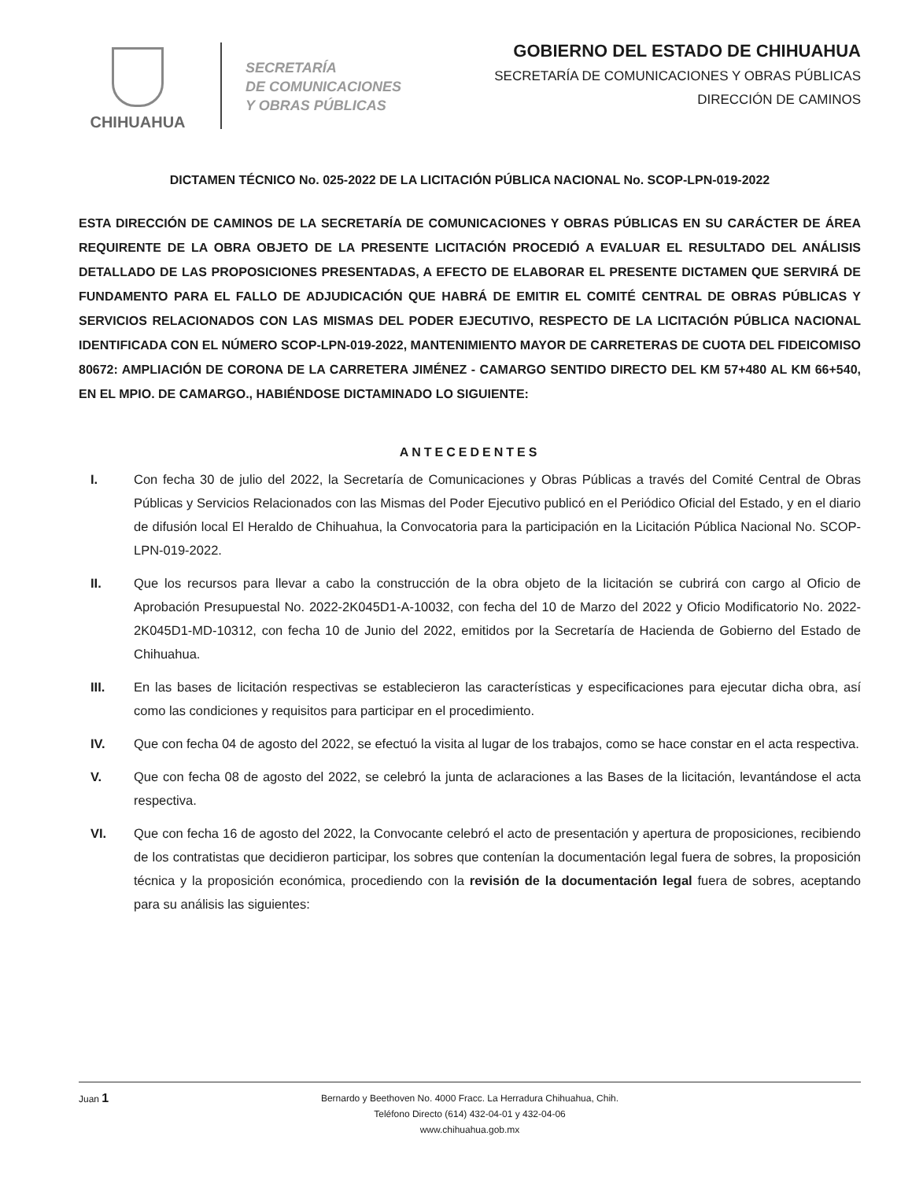CHIHUAHUA
SECRETARÍA
DE COMUNICACIONES
Y OBRAS PÚBLICAS
GOBIERNO DEL ESTADO DE CHIHUAHUA
SECRETARÍA DE COMUNICACIONES Y OBRAS PÚBLICAS
DIRECCIÓN DE CAMINOS
DICTAMEN TÉCNICO No. 025-2022 DE LA LICITACIÓN PÚBLICA NACIONAL No. SCOP-LPN-019-2022
ESTA DIRECCIÓN DE CAMINOS DE LA SECRETARÍA DE COMUNICACIONES Y OBRAS PÚBLICAS EN SU CARÁCTER DE ÁREA REQUIRENTE DE LA OBRA OBJETO DE LA PRESENTE LICITACIÓN PROCEDIÓ A EVALUAR EL RESULTADO DEL ANÁLISIS DETALLADO DE LAS PROPOSICIONES PRESENTADAS, A EFECTO DE ELABORAR EL PRESENTE DICTAMEN QUE SERVIRÁ DE FUNDAMENTO PARA EL FALLO DE ADJUDICACIÓN QUE HABRÁ DE EMITIR EL COMITÉ CENTRAL DE OBRAS PÚBLICAS Y SERVICIOS RELACIONADOS CON LAS MISMAS DEL PODER EJECUTIVO, RESPECTO DE LA LICITACIÓN PÚBLICA NACIONAL IDENTIFICADA CON EL NÚMERO SCOP-LPN-019-2022, MANTENIMIENTO MAYOR DE CARRETERAS DE CUOTA DEL FIDEICOMISO 80672: AMPLIACIÓN DE CORONA DE LA CARRETERA JIMÉNEZ - CAMARGO SENTIDO DIRECTO DEL KM 57+480 AL KM 66+540, EN EL MPIO. DE CAMARGO., HABIÉNDOSE DICTAMINADO LO SIGUIENTE:
ANTECEDENTES
I. Con fecha 30 de julio del 2022, la Secretaría de Comunicaciones y Obras Públicas a través del Comité Central de Obras Públicas y Servicios Relacionados con las Mismas del Poder Ejecutivo publicó en el Periódico Oficial del Estado, y en el diario de difusión local El Heraldo de Chihuahua, la Convocatoria para la participación en la Licitación Pública Nacional No. SCOP-LPN-019-2022.
II. Que los recursos para llevar a cabo la construcción de la obra objeto de la licitación se cubrirá con cargo al Oficio de Aprobación Presupuestal No. 2022-2K045D1-A-10032, con fecha del 10 de Marzo del 2022 y Oficio Modificatorio No. 2022-2K045D1-MD-10312, con fecha 10 de Junio del 2022, emitidos por la Secretaría de Hacienda de Gobierno del Estado de Chihuahua.
III. En las bases de licitación respectivas se establecieron las características y especificaciones para ejecutar dicha obra, así como las condiciones y requisitos para participar en el procedimiento.
IV. Que con fecha 04 de agosto del 2022, se efectuó la visita al lugar de los trabajos, como se hace constar en el acta respectiva.
V. Que con fecha 08 de agosto del 2022, se celebró la junta de aclaraciones a las Bases de la licitación, levantándose el acta respectiva.
VI. Que con fecha 16 de agosto del 2022, la Convocante celebró el acto de presentación y apertura de proposiciones, recibiendo de los contratistas que decidieron participar, los sobres que contenían la documentación legal fuera de sobres, la proposición técnica y la proposición económica, procediendo con la revisión de la documentación legal fuera de sobres, aceptando para su análisis las siguientes:
Juan 1 Bernardo y Beethoven No. 4000 Fracc. La Herradura Chihuahua, Chih.
Teléfono Directo (614) 432-04-01 y 432-04-06
www.chihuahua.gob.mx